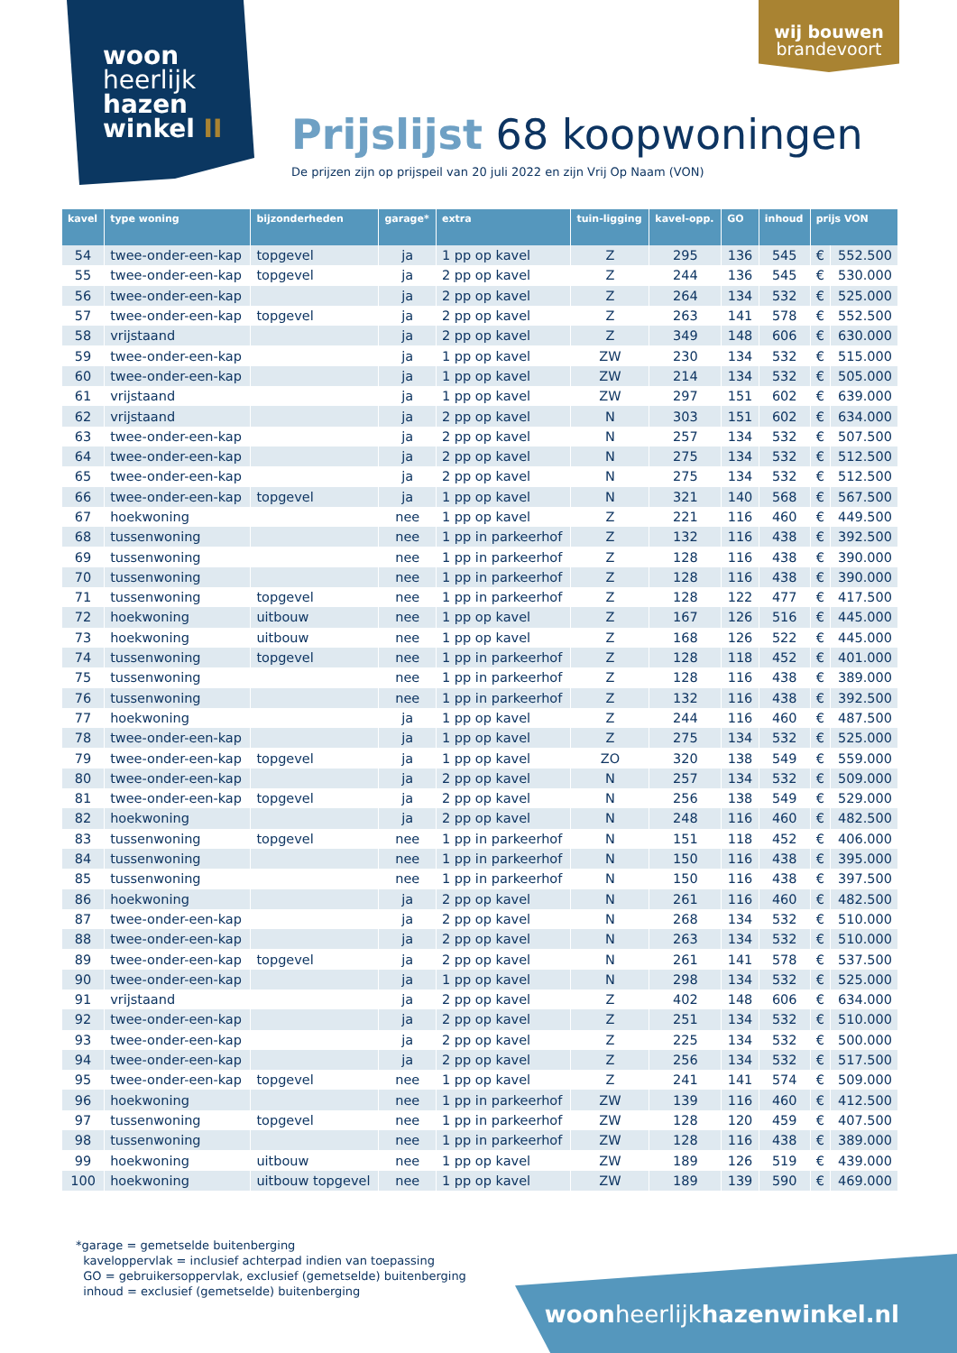woon
heerlijk
hazen
winkel II
wij bouwen
brandevoort
Prijslijst 68 koopwoningen
De prijzen zijn op prijspeil van 20 juli 2022 en zijn Vrij Op Naam (VON)
| kavel | type woning | bijzonderheden | garage* | extra | tuin-ligging | kavel-opp. | GO | inhoud | prijs VON | |
| --- | --- | --- | --- | --- | --- | --- | --- | --- | --- | --- |
| 54 | twee-onder-een-kap | topgevel | ja | 1 pp op kavel | Z | 295 | 136 | 545 | € | 552.500 |
| 55 | twee-onder-een-kap | topgevel | ja | 2 pp op kavel | Z | 244 | 136 | 545 | € | 530.000 |
| 56 | twee-onder-een-kap | | ja | 2 pp op kavel | Z | 264 | 134 | 532 | € | 525.000 |
| 57 | twee-onder-een-kap | topgevel | ja | 2 pp op kavel | Z | 263 | 141 | 578 | € | 552.500 |
| 58 | vrijstaand | | ja | 2 pp op kavel | Z | 349 | 148 | 606 | € | 630.000 |
| 59 | twee-onder-een-kap | | ja | 1 pp op kavel | ZW | 230 | 134 | 532 | € | 515.000 |
| 60 | twee-onder-een-kap | | ja | 1 pp op kavel | ZW | 214 | 134 | 532 | € | 505.000 |
| 61 | vrijstaand | | ja | 1 pp op kavel | ZW | 297 | 151 | 602 | € | 639.000 |
| 62 | vrijstaand | | ja | 2 pp op kavel | N | 303 | 151 | 602 | € | 634.000 |
| 63 | twee-onder-een-kap | | ja | 2 pp op kavel | N | 257 | 134 | 532 | € | 507.500 |
| 64 | twee-onder-een-kap | | ja | 2 pp op kavel | N | 275 | 134 | 532 | € | 512.500 |
| 65 | twee-onder-een-kap | | ja | 2 pp op kavel | N | 275 | 134 | 532 | € | 512.500 |
| 66 | twee-onder-een-kap | topgevel | ja | 1 pp op kavel | N | 321 | 140 | 568 | € | 567.500 |
| 67 | hoekwoning | | nee | 1 pp op kavel | Z | 221 | 116 | 460 | € | 449.500 |
| 68 | tussenwoning | | nee | 1 pp in parkeerhof | Z | 132 | 116 | 438 | € | 392.500 |
| 69 | tussenwoning | | nee | 1 pp in parkeerhof | Z | 128 | 116 | 438 | € | 390.000 |
| 70 | tussenwoning | | nee | 1 pp in parkeerhof | Z | 128 | 116 | 438 | € | 390.000 |
| 71 | tussenwoning | topgevel | nee | 1 pp in parkeerhof | Z | 128 | 122 | 477 | € | 417.500 |
| 72 | hoekwoning | uitbouw | nee | 1 pp op kavel | Z | 167 | 126 | 516 | € | 445.000 |
| 73 | hoekwoning | uitbouw | nee | 1 pp op kavel | Z | 168 | 126 | 522 | € | 445.000 |
| 74 | tussenwoning | topgevel | nee | 1 pp in parkeerhof | Z | 128 | 118 | 452 | € | 401.000 |
| 75 | tussenwoning | | nee | 1 pp in parkeerhof | Z | 128 | 116 | 438 | € | 389.000 |
| 76 | tussenwoning | | nee | 1 pp in parkeerhof | Z | 132 | 116 | 438 | € | 392.500 |
| 77 | hoekwoning | | ja | 1 pp op kavel | Z | 244 | 116 | 460 | € | 487.500 |
| 78 | twee-onder-een-kap | | ja | 1 pp op kavel | Z | 275 | 134 | 532 | € | 525.000 |
| 79 | twee-onder-een-kap | topgevel | ja | 1 pp op kavel | ZO | 320 | 138 | 549 | € | 559.000 |
| 80 | twee-onder-een-kap | | ja | 2 pp op kavel | N | 257 | 134 | 532 | € | 509.000 |
| 81 | twee-onder-een-kap | topgevel | ja | 2 pp op kavel | N | 256 | 138 | 549 | € | 529.000 |
| 82 | hoekwoning | | ja | 2 pp op kavel | N | 248 | 116 | 460 | € | 482.500 |
| 83 | tussenwoning | topgevel | nee | 1 pp in parkeerhof | N | 151 | 118 | 452 | € | 406.000 |
| 84 | tussenwoning | | nee | 1 pp in parkeerhof | N | 150 | 116 | 438 | € | 395.000 |
| 85 | tussenwoning | | nee | 1 pp in parkeerhof | N | 150 | 116 | 438 | € | 397.500 |
| 86 | hoekwoning | | ja | 2 pp op kavel | N | 261 | 116 | 460 | € | 482.500 |
| 87 | twee-onder-een-kap | | ja | 2 pp op kavel | N | 268 | 134 | 532 | € | 510.000 |
| 88 | twee-onder-een-kap | | ja | 2 pp op kavel | N | 263 | 134 | 532 | € | 510.000 |
| 89 | twee-onder-een-kap | topgevel | ja | 2 pp op kavel | N | 261 | 141 | 578 | € | 537.500 |
| 90 | twee-onder-een-kap | | ja | 1 pp op kavel | N | 298 | 134 | 532 | € | 525.000 |
| 91 | vrijstaand | | ja | 2 pp op kavel | Z | 402 | 148 | 606 | € | 634.000 |
| 92 | twee-onder-een-kap | | ja | 2 pp op kavel | Z | 251 | 134 | 532 | € | 510.000 |
| 93 | twee-onder-een-kap | | ja | 2 pp op kavel | Z | 225 | 134 | 532 | € | 500.000 |
| 94 | twee-onder-een-kap | | ja | 2 pp op kavel | Z | 256 | 134 | 532 | € | 517.500 |
| 95 | twee-onder-een-kap | topgevel | nee | 1 pp op kavel | Z | 241 | 141 | 574 | € | 509.000 |
| 96 | hoekwoning | | nee | 1 pp in parkeerhof | ZW | 139 | 116 | 460 | € | 412.500 |
| 97 | tussenwoning | topgevel | nee | 1 pp in parkeerhof | ZW | 128 | 120 | 459 | € | 407.500 |
| 98 | tussenwoning | | nee | 1 pp in parkeerhof | ZW | 128 | 116 | 438 | € | 389.000 |
| 99 | hoekwoning | uitbouw | nee | 1 pp op kavel | ZW | 189 | 126 | 519 | € | 439.000 |
| 100 | hoekwoning | uitbouw topgevel | nee | 1 pp op kavel | ZW | 189 | 139 | 590 | € | 469.000 |
*garage = gemetselde buitenberging
kaveloppervlak = inclusief achterpad indien van toepassing
GO = gebruikersoppervlak, exclusief (gemetselde) buitenberging
inhoud = exclusief (gemetselde) buitenberging
woonheerlijkhazenwinkel.nl